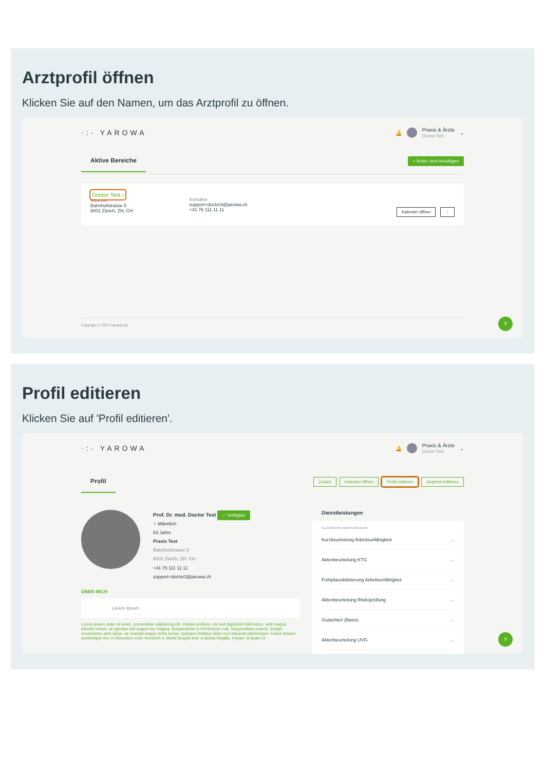Arztprofil öffnen
Klicken Sie auf den Namen, um das Arztprofil zu öffnen.
·:· YAROWA 🔔 Praxis & Ärzte
Doctor Test ⌄
Aktive Bereiche + Ärztin / Arzt hinzufügen
Doctor Test ›
Adresse
Bahnhofstrasse 5
8001 Zürich, ZH, CH
Kontakte
support+doctor3@jarowa.ch
+41 76 111 11 11
Kalender öffnen ⋮
Copyright © 2023 Yarowa AG
?
Profil editieren
Klicken Sie auf 'Profil editieren'.
·:· YAROWA 🔔 Praxis & Ärzte
Doctor Test ⌄
Profil Zurück Kalender öffnen Profil editieren Angebot editieren
Prof. Dr. med. Doctor Test ✓ Verfügbar
♂ Männlich
63 Jahre
Praxis Test
Bahnhofstrasse 5
8001 Zürich, ZH, CH
+41 76 111 11 11
support+doctor3@jarowa.ch
ÜBER MICH
Lorem Ipsum
Lorem ipsum dolor sit amet, consectetur adipiscing elit. Integer pretium, est sed dignissim bibendum, velit magna lobortis metus, at egestas nisl augue nec magna. Suspendisse in fermentum erat. Suspendisse potenti. Integer consectetur ante lacus, ac suscipit augue porta luctus. Quisque tristique dolor non placerat ullamcorper. Fusce tempor scelerisque leo, in bibendum enim hendrerit a. Morbi feugiat ante a lacinia fringilla. Integer ut quam ut
Dienstleistungen
ALLGEMEINE INNERE MEDIZIN
Kurzbeurteilung Arbeitsunfähigkeit ⌄
Aktenbeurteilung KTG ⌄
Frühplausibilisierung Arbeitsunfähigkeit ⌄
Aktenbeurteilung Risikoprüfung ⌄
Gutachten (Basis) ⌄
Aktenbeurteilung UVG ⌄
?